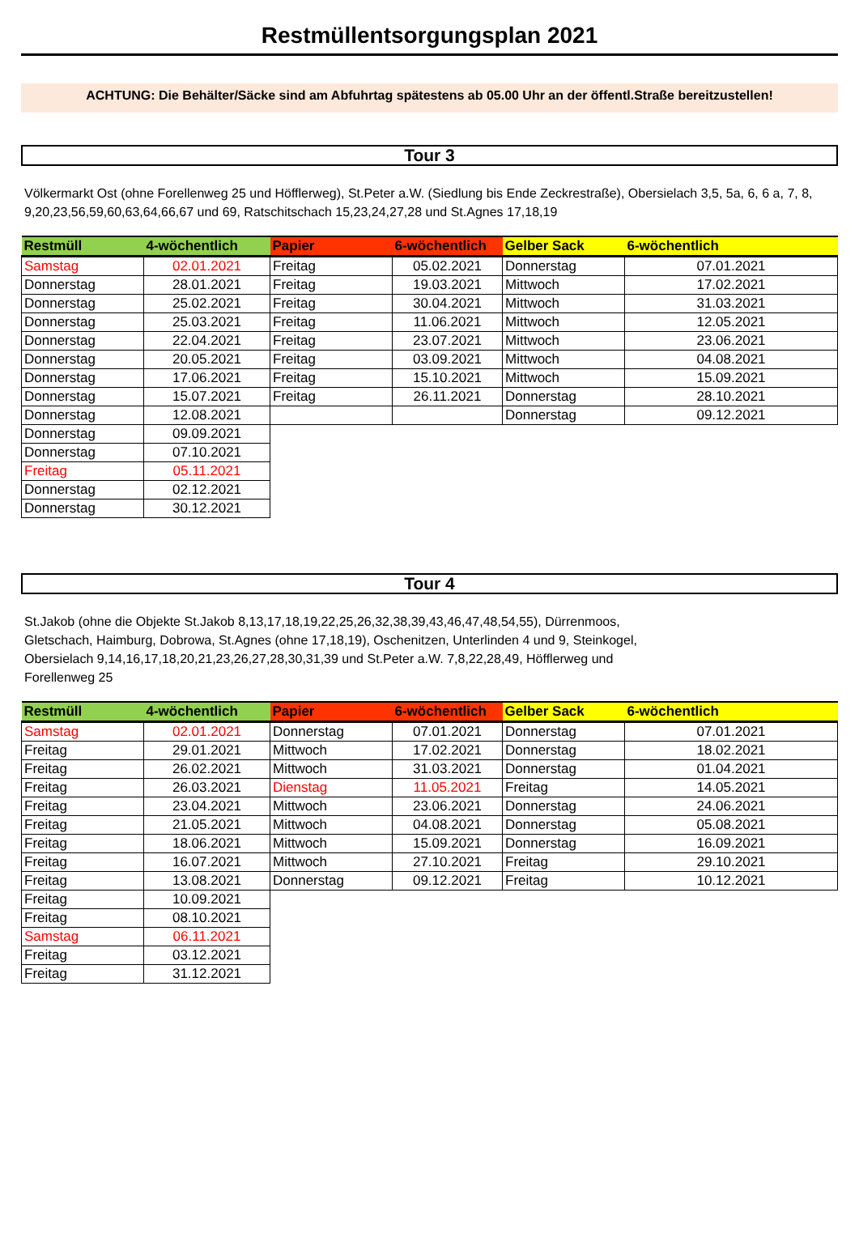Restmüllentsorgungsplan 2021
ACHTUNG: Die Behälter/Säcke sind am Abfuhrtag spätestens ab 05.00 Uhr an der öffentl.Straße bereitzustellen!
Tour 3
Völkermarkt Ost (ohne Forellenweg 25 und Höfflerweg), St.Peter a.W. (Siedlung bis Ende Zeckrestraße), Obersielach 3,5, 5a, 6, 6 a, 7, 8, 9,20,23,56,59,60,63,64,66,67 und 69, Ratschitschach 15,23,24,27,28 und St.Agnes 17,18,19
| Restmüll | 4-wöchentlich | Papier | 6-wöchentlich | Gelber Sack | 6-wöchentlich |
| --- | --- | --- | --- | --- | --- |
| Samstag | 02.01.2021 | Freitag | 05.02.2021 | Donnerstag | 07.01.2021 |
| Donnerstag | 28.01.2021 | Freitag | 19.03.2021 | Mittwoch | 17.02.2021 |
| Donnerstag | 25.02.2021 | Freitag | 30.04.2021 | Mittwoch | 31.03.2021 |
| Donnerstag | 25.03.2021 | Freitag | 11.06.2021 | Mittwoch | 12.05.2021 |
| Donnerstag | 22.04.2021 | Freitag | 23.07.2021 | Mittwoch | 23.06.2021 |
| Donnerstag | 20.05.2021 | Freitag | 03.09.2021 | Mittwoch | 04.08.2021 |
| Donnerstag | 17.06.2021 | Freitag | 15.10.2021 | Mittwoch | 15.09.2021 |
| Donnerstag | 15.07.2021 | Freitag | 26.11.2021 | Donnerstag | 28.10.2021 |
| Donnerstag | 12.08.2021 | | | Donnerstag | 09.12.2021 |
| Donnerstag | 09.09.2021 | | | | |
| Donnerstag | 07.10.2021 | | | | |
| Freitag | 05.11.2021 | | | | |
| Donnerstag | 02.12.2021 | | | | |
| Donnerstag | 30.12.2021 | | | | |
Tour 4
St.Jakob (ohne die Objekte St.Jakob 8,13,17,18,19,22,25,26,32,38,39,43,46,47,48,54,55), Dürrenmoos,
Gletschach, Haimburg, Dobrowa, St.Agnes (ohne 17,18,19), Oschenitzen, Unterlinden 4 und 9, Steinkogel,
Obersielach 9,14,16,17,18,20,21,23,26,27,28,30,31,39 und St.Peter a.W. 7,8,22,28,49, Höfflerweg und
Forellenweg 25
| Restmüll | 4-wöchentlich | Papier | 6-wöchentlich | Gelber Sack | 6-wöchentlich |
| --- | --- | --- | --- | --- | --- |
| Samstag | 02.01.2021 | Donnerstag | 07.01.2021 | Donnerstag | 07.01.2021 |
| Freitag | 29.01.2021 | Mittwoch | 17.02.2021 | Donnerstag | 18.02.2021 |
| Freitag | 26.02.2021 | Mittwoch | 31.03.2021 | Donnerstag | 01.04.2021 |
| Freitag | 26.03.2021 | Dienstag | 11.05.2021 | Freitag | 14.05.2021 |
| Freitag | 23.04.2021 | Mittwoch | 23.06.2021 | Donnerstag | 24.06.2021 |
| Freitag | 21.05.2021 | Mittwoch | 04.08.2021 | Donnerstag | 05.08.2021 |
| Freitag | 18.06.2021 | Mittwoch | 15.09.2021 | Donnerstag | 16.09.2021 |
| Freitag | 16.07.2021 | Mittwoch | 27.10.2021 | Freitag | 29.10.2021 |
| Freitag | 13.08.2021 | Donnerstag | 09.12.2021 | Freitag | 10.12.2021 |
| Freitag | 10.09.2021 | | | | |
| Freitag | 08.10.2021 | | | | |
| Samstag | 06.11.2021 | | | | |
| Freitag | 03.12.2021 | | | | |
| Freitag | 31.12.2021 | | | | |